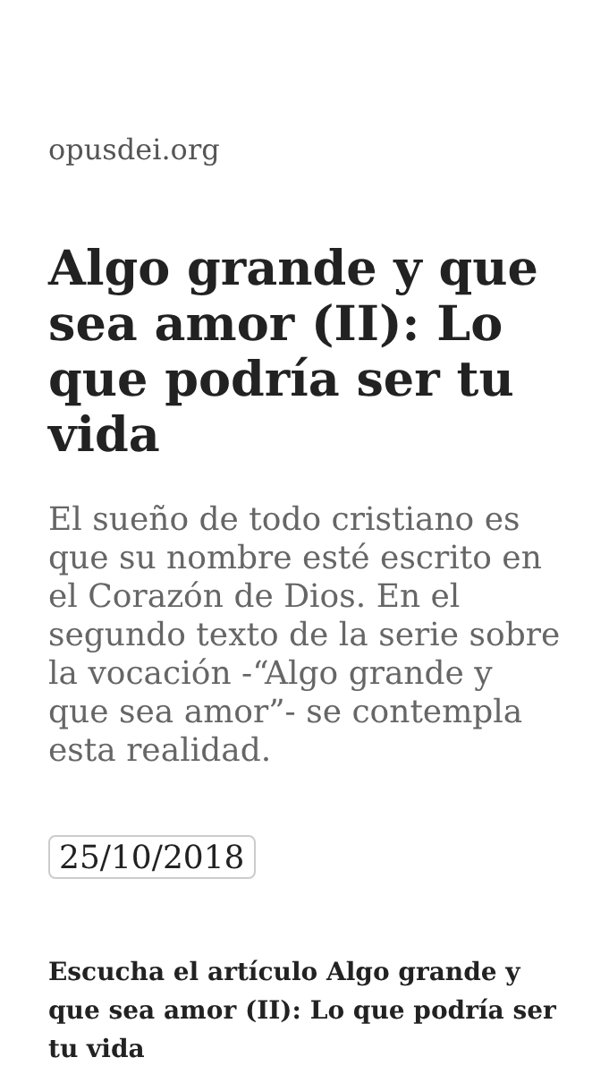opusdei.org
Algo grande y que sea amor (II): Lo que podría ser tu vida
El sueño de todo cristiano es que su nombre esté escrito en el Corazón de Dios. En el segundo texto de la serie sobre la vocación -“Algo grande y que sea amor”- se contempla esta realidad.
25/10/2018
Escucha el artículo Algo grande y que sea amor (II): Lo que podría ser tu vida